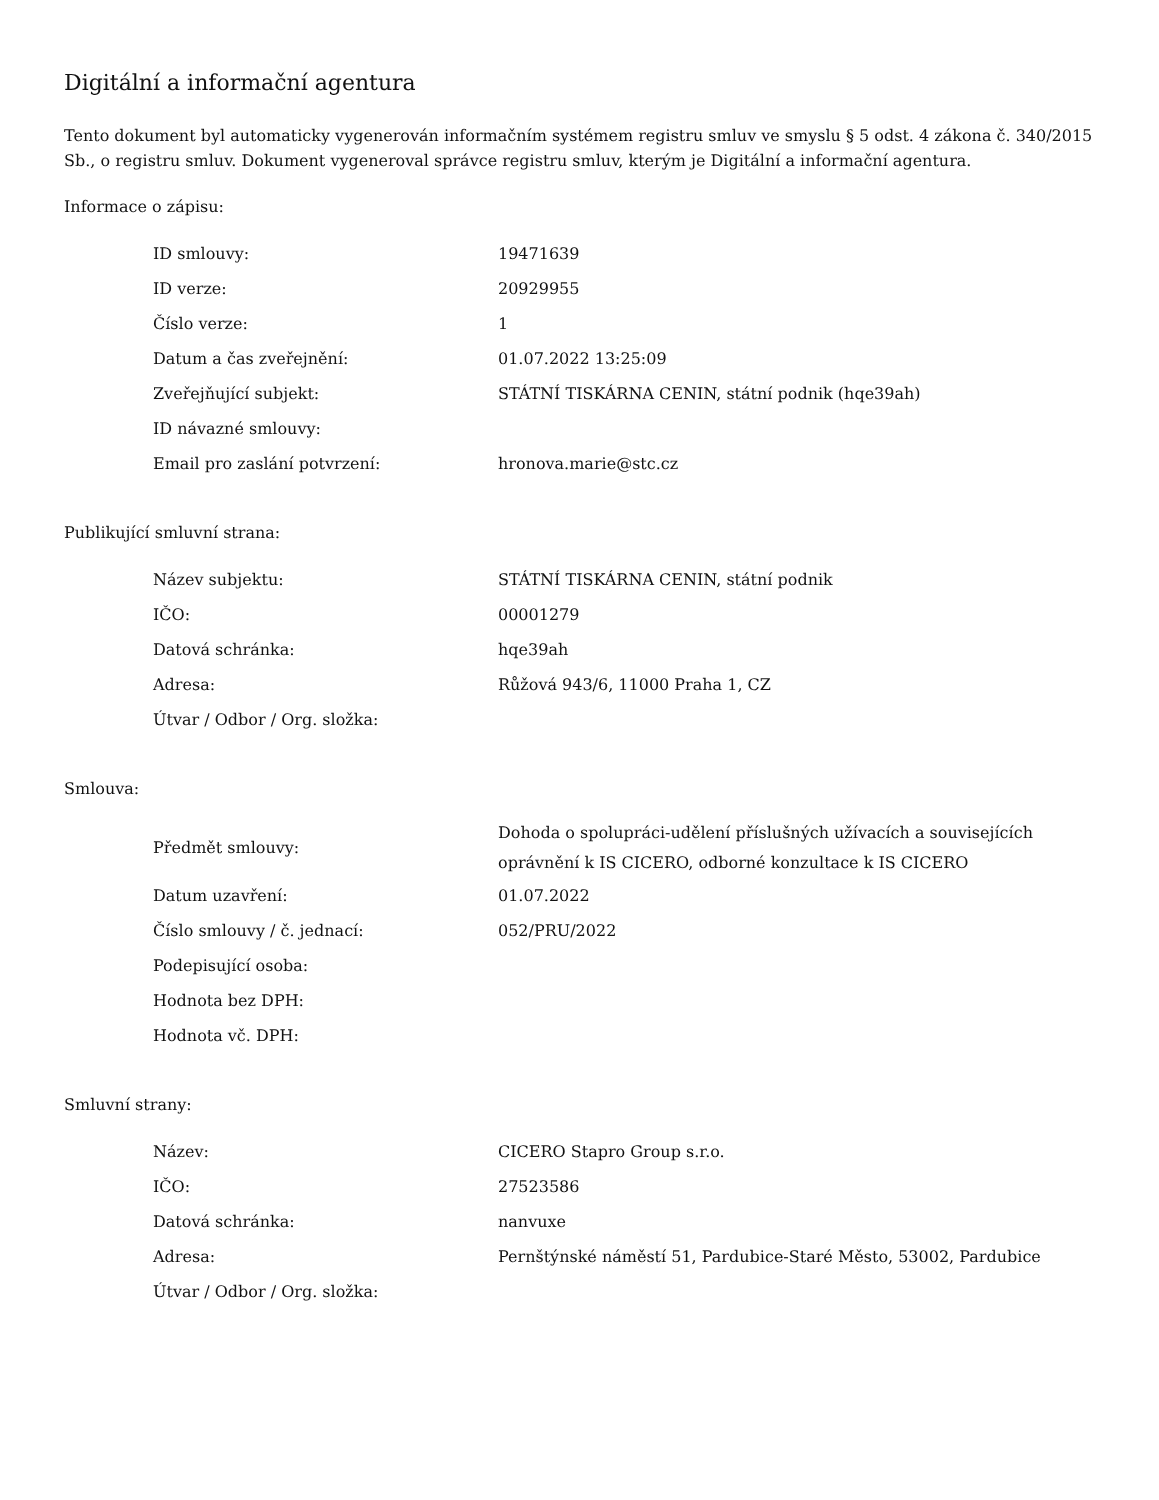Digitální a informační agentura
Tento dokument byl automaticky vygenerován informačním systémem registru smluv ve smyslu § 5 odst. 4 zákona č. 340/2015 Sb., o registru smluv. Dokument vygeneroval správce registru smluv, kterým je Digitální a informační agentura.
Informace o zápisu:
| ID smlouvy: | 19471639 |
| ID verze: | 20929955 |
| Číslo verze: | 1 |
| Datum a čas zveřejnění: | 01.07.2022 13:25:09 |
| Zveřejňující subjekt: | STÁTNÍ TISKÁRNA CENIN, státní podnik (hqe39ah) |
| ID návazné smlouvy: | |
| Email pro zaslání potvrzení: | hronova.marie@stc.cz |
Publikující smluvní strana:
| Název subjektu: | STÁTNÍ TISKÁRNA CENIN, státní podnik |
| IČO: | 00001279 |
| Datová schránka: | hqe39ah |
| Adresa: | Růžová 943/6, 11000 Praha 1, CZ |
| Útvar / Odbor / Org. složka: | |
Smlouva:
| Předmět smlouvy: | Dohoda o spolupráci-udělení příslušných užívacích a souvisejících oprávnění k IS CICERO, odborné konzultace k IS CICERO |
| Datum uzavření: | 01.07.2022 |
| Číslo smlouvy / č. jednací: | 052/PRU/2022 |
| Podepisující osoba: | |
| Hodnota bez DPH: | |
| Hodnota vč. DPH: | |
Smluvní strany:
| Název: | CICERO Stapro Group s.r.o. |
| IČO: | 27523586 |
| Datová schránka: | nanvuxe |
| Adresa: | Pernštýnské náměstí 51, Pardubice-Staré Město, 53002, Pardubice |
| Útvar / Odbor / Org. složka: | |